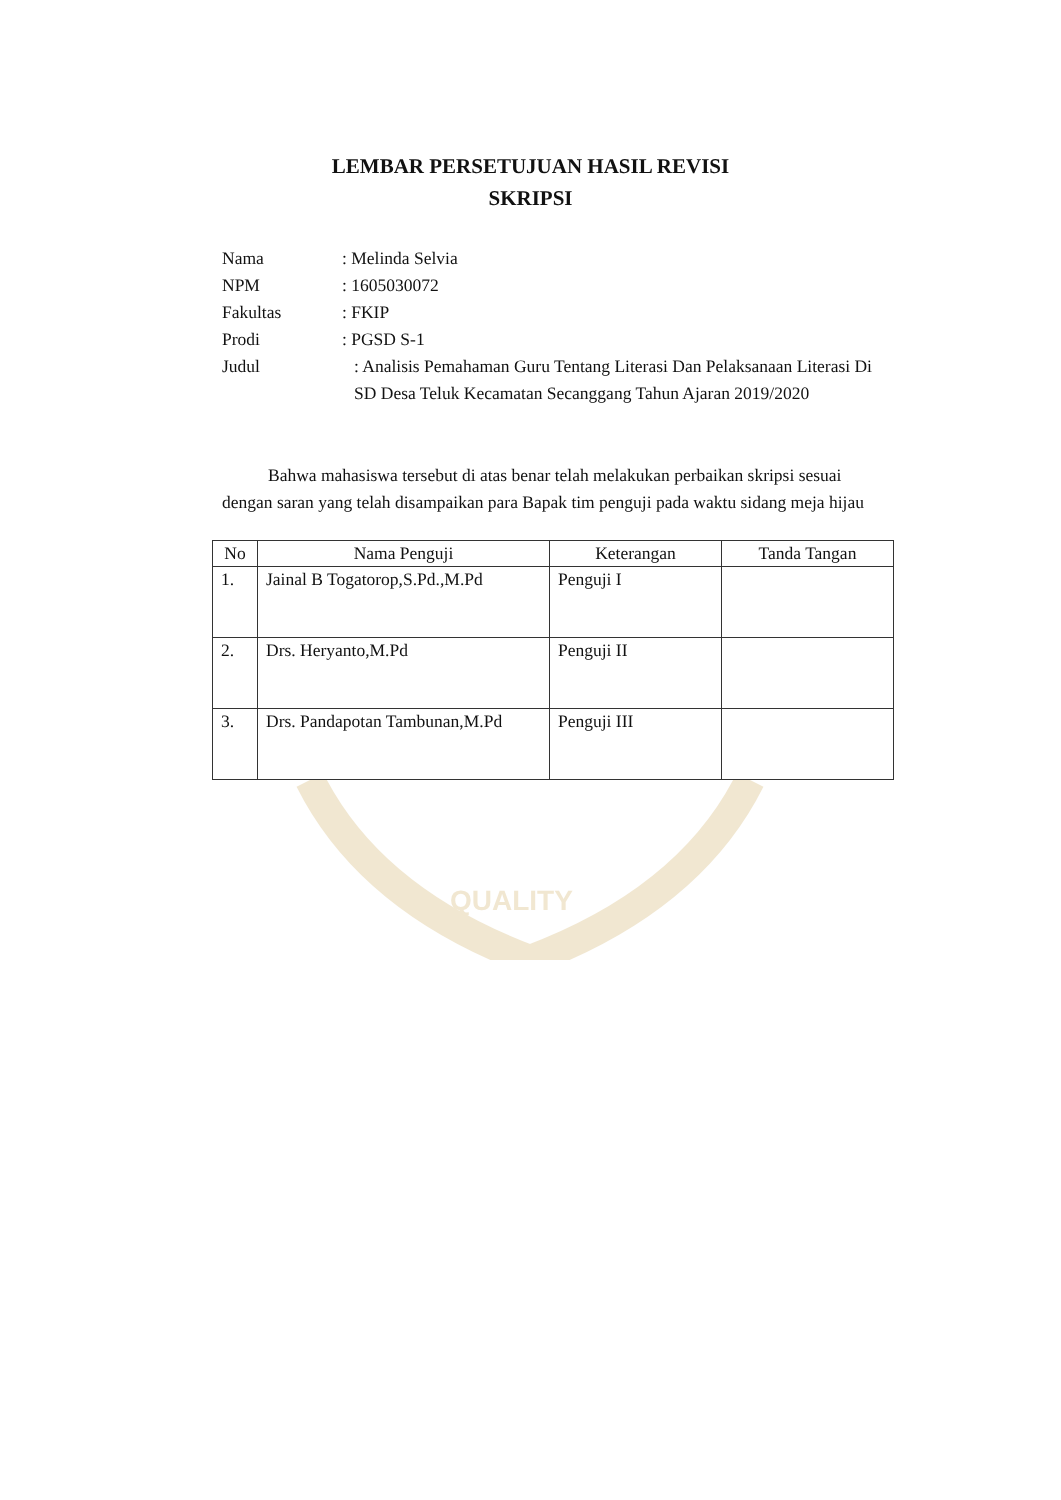QUALITY
LEMBAR PERSETUJUAN HASIL REVISI
SKRIPSI
Nama : Melinda Selvia
NPM : 1605030072
Fakultas : FKIP
Prodi : PGSD S-1
Judul : Analisis Pemahaman Guru Tentang Literasi Dan Pelaksanaan Literasi Di SD Desa Teluk Kecamatan Secanggang Tahun Ajaran 2019/2020
Bahwa mahasiswa tersebut di atas benar telah melakukan perbaikan skripsi sesuai dengan saran yang telah disampaikan para Bapak tim penguji pada waktu sidang meja hijau
| No | Nama Penguji | Keterangan | Tanda Tangan |
| --- | --- | --- | --- |
| 1. | Jainal B Togatorop,S.Pd.,M.Pd | Penguji I | |
| 2. | Drs. Heryanto,M.Pd | Penguji II | |
| 3. | Drs. Pandapotan Tambunan,M.Pd | Penguji III | |